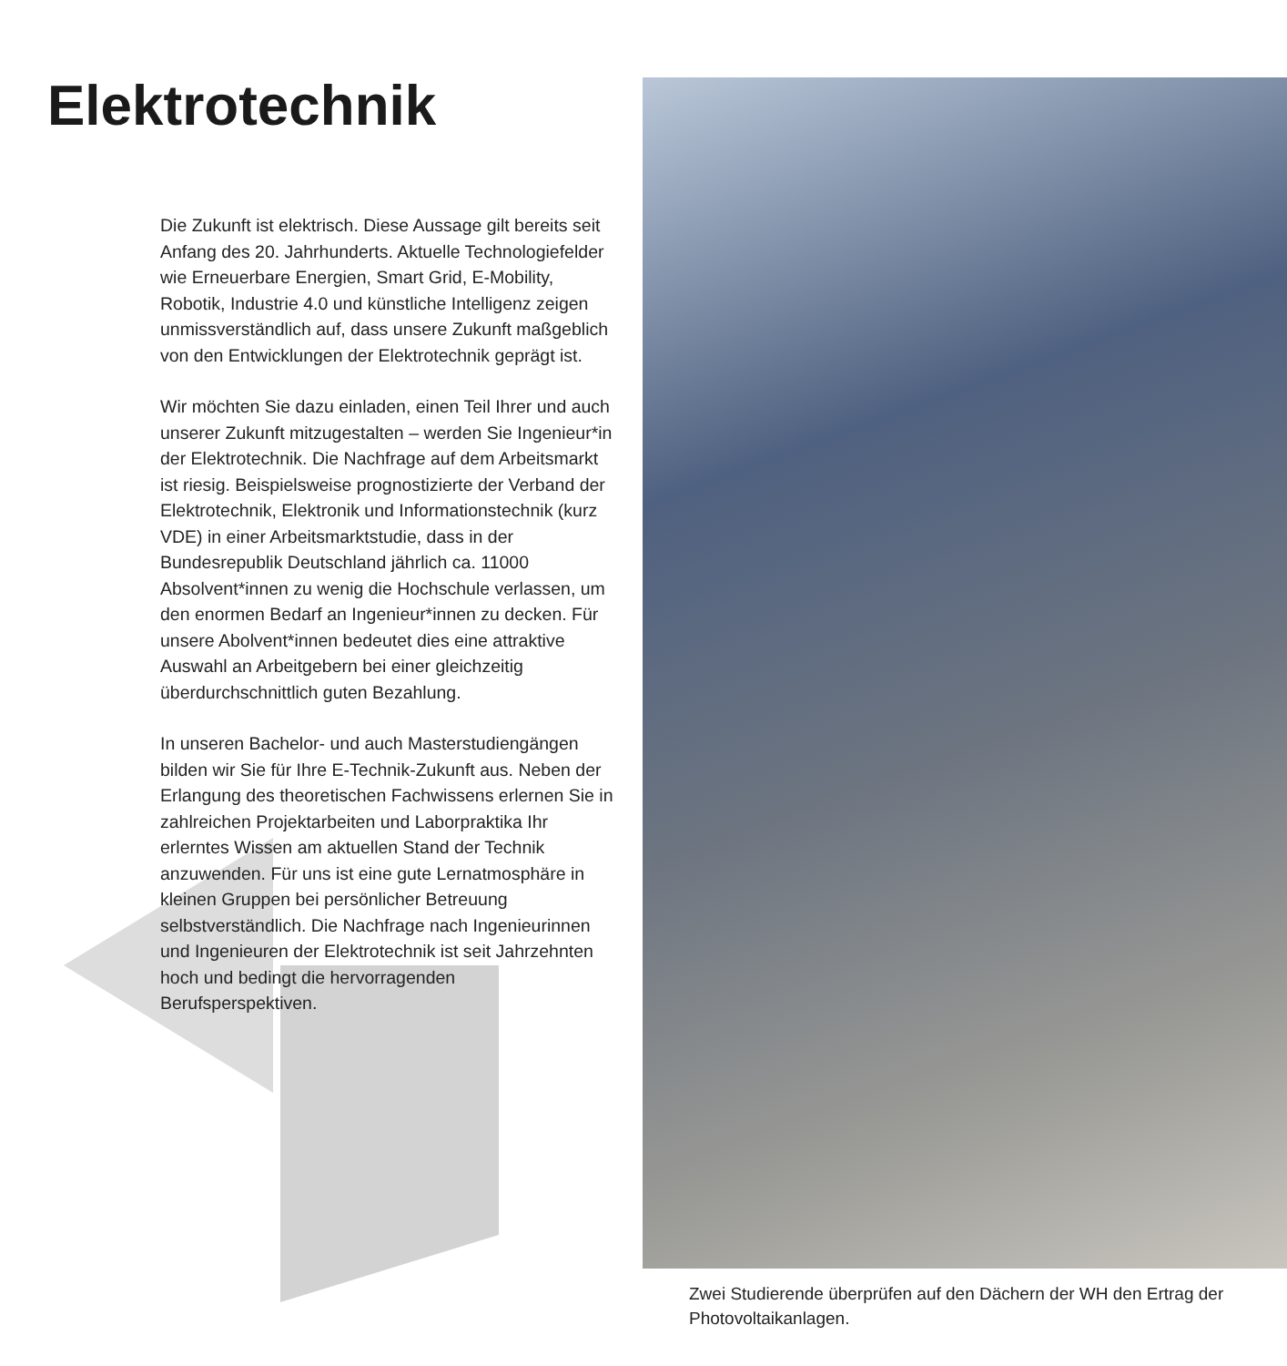Elektrotechnik
Die Zukunft ist elektrisch. Diese Aussage gilt bereits seit Anfang des 20. Jahrhunderts. Aktuelle Technologiefelder wie Erneuerbare Energien, Smart Grid, E-Mobility, Robotik, Industrie 4.0 und künstliche Intelligenz zeigen unmissverständlich auf, dass unsere Zukunft maßgeblich von den Entwicklungen der Elektrotechnik geprägt ist.
Wir möchten Sie dazu einladen, einen Teil Ihrer und auch unserer Zukunft mitzugestalten – werden Sie Ingenieur*in der Elektrotechnik. Die Nachfrage auf dem Arbeitsmarkt ist riesig. Beispielsweise prognostizierte der Verband der Elektrotechnik, Elektronik und Informations­technik (kurz VDE) in einer Arbeitsmarktstudie, dass in der Bundesrepublik Deutschland jähr­lich ca. 11000 Absolvent*innen zu wenig die Hochschule verlassen, um den enormen Bedarf an Ingenieur*innen zu decken. Für unsere Abolvent*innen bedeutet dies eine attraktive Auswahl an Arbeitgebern bei einer gleichzeitig überdurchschnittlich guten Bezahlung.
In unseren Bachelor- und auch Masterstudiengängen bilden wir Sie für Ihre E-Technik-Zukunft aus. Neben der Erlangung des theoretischen Fachwissens erlernen Sie in zahlreichen Projektarbeiten und Laborpraktika Ihr erlerntes Wissen am aktuellen Stand der Technik anzuwenden. Für uns ist eine gute Lernatmosphäre in kleinen Gruppen bei persönlicher Betreuung selbstverständlich. Die Nachfrage nach Ingenieurinnen und Ingenieuren der Elektrotechnik ist seit Jahrzehnten hoch und bedingt die hervorragenden Berufsperspektiven.
Zwei Studierende überprüfen auf den Dächern der WH den Ertrag der Photovoltaikanlagen.